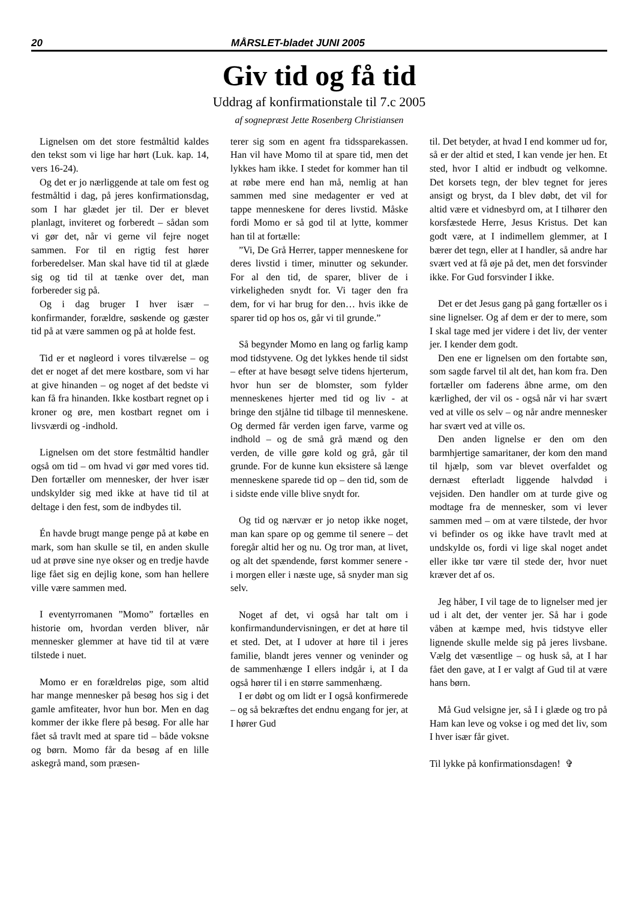20 MÅRSLET-bladet JUNI 2005
Giv tid og få tid
Uddrag af konfirmationstale til 7.c 2005
af sognepræst Jette Rosenberg Christiansen
Lignelsen om det store festmåltid kaldes den tekst som vi lige har hørt (Luk. kap. 14, vers 16-24).
Og det er jo nærliggende at tale om fest og festmåltid i dag, på jeres konfirmationsdag, som I har glædet jer til. Der er blevet planlagt, inviteret og forberedt – sådan som vi gør det, når vi gerne vil fejre noget sammen. For til en rigtig fest hører forberedelser. Man skal have tid til at glæde sig og tid til at tænke over det, man forbereder sig på.
Og i dag bruger I hver især – konfirmander, forældre, søskende og gæster tid på at være sammen og på at holde fest.
Tid er et nøgleord i vores tilværelse – og det er noget af det mere kostbare, som vi har at give hinanden – og noget af det bedste vi kan få fra hinanden. Ikke kostbart regnet op i kroner og øre, men kostbart regnet om i livsværdi og -indhold.
Lignelsen om det store festmåltid handler også om tid – om hvad vi gør med vores tid. Den fortæller om mennesker, der hver især undskylder sig med ikke at have tid til at deltage i den fest, som de indbydes til.
Én havde brugt mange penge på at købe en mark, som han skulle se til, en anden skulle ud at prøve sine nye okser og en tredje havde lige fået sig en dejlig kone, som han hellere ville være sammen med.
I eventyrromanen ”Momo” fortælles en historie om, hvordan verden bliver, når mennesker glemmer at have tid til at være tilstede i nuet.
Momo er en forældreløs pige, som altid har mange mennesker på besøg hos sig i det gamle amfiteater, hvor hun bor. Men en dag kommer der ikke flere på besøg. For alle har fået så travlt med at spare tid – både voksne og børn. Momo får da besøg af en lille askegrå mand, som præsen-
terer sig som en agent fra tidssparekassen. Han vil have Momo til at spare tid, men det lykkes ham ikke. I stedet for kommer han til at røbe mere end han må, nemlig at han sammen med sine medagenter er ved at tappe menneskene for deres livstid. Måske fordi Momo er så god til at lytte, kommer han til at fortælle:
”Vi, De Grå Herrer, tapper menneskene for deres livstid i timer, minutter og sekunder. For al den tid, de sparer, bliver de i virkeligheden snydt for. Vi tager den fra dem, for vi har brug for den… hvis ikke de sparer tid op hos os, går vi til grunde.”
Så begynder Momo en lang og farlig kamp mod tidstyvene. Og det lykkes hende til sidst – efter at have besøgt selve tidens hjerterum, hvor hun ser de blomster, som fylder menneskenes hjerter med tid og liv - at bringe den stjålne tid tilbage til menneskene. Og dermed får verden igen farve, varme og indhold – og de små grå mænd og den verden, de ville gøre kold og grå, går til grunde. For de kunne kun eksistere så længe menneskene sparede tid op – den tid, som de i sidste ende ville blive snydt for.
Og tid og nærvær er jo netop ikke noget, man kan spare op og gemme til senere – det foregår altid her og nu. Og tror man, at livet, og alt det spændende, først kommer senere - i morgen eller i næste uge, så snyder man sig selv.
Noget af det, vi også har talt om i konfirmandundervisningen, er det at høre til et sted. Det, at I udover at høre til i jeres familie, blandt jeres venner og veninder og de sammenhænge I ellers indgår i, at I da også hører til i en større sammenhæng.
I er døbt og om lidt er I også konfirmerede – og så bekræftes det endnu engang for jer, at I hører Gud
til. Det betyder, at hvad I end kommer ud for, så er der altid et sted, I kan vende jer hen. Et sted, hvor I altid er indbudt og velkomne. Det korsets tegn, der blev tegnet for jeres ansigt og bryst, da I blev døbt, det vil for altid være et vidnesbyrd om, at I tilhører den korsfæstede Herre, Jesus Kristus. Det kan godt være, at I indimellem glemmer, at I bærer det tegn, eller at I handler, så andre har svært ved at få øje på det, men det forsvinder ikke. For Gud forsvinder I ikke.
Det er det Jesus gang på gang fortæller os i sine lignelser. Og af dem er der to mere, som I skal tage med jer videre i det liv, der venter jer. I kender dem godt.
Den ene er lignelsen om den fortabte søn, som sagde farvel til alt det, han kom fra. Den fortæller om faderens åbne arme, om den kærlighed, der vil os - også når vi har svært ved at ville os selv – og når andre mennesker har svært ved at ville os.
Den anden lignelse er den om den barmhjertige samaritaner, der kom den mand til hjælp, som var blevet overfaldet og dernæst efterladt liggende halvdød i vejsiden. Den handler om at turde give og modtage fra de mennesker, som vi lever sammen med – om at være tilstede, der hvor vi befinder os og ikke have travlt med at undskylde os, fordi vi lige skal noget andet eller ikke tør være til stede der, hvor nuet kræver det af os.
Jeg håber, I vil tage de to lignelser med jer ud i alt det, der venter jer. Så har i gode våben at kæmpe med, hvis tidstyve eller lignende skulle melde sig på jeres livsbane. Vælg det væsentlige – og husk så, at I har fået den gave, at I er valgt af Gud til at være hans børn.
Må Gud velsigne jer, så I i glæde og tro på Ham kan leve og vokse i og med det liv, som I hver især får givet.
Til lykke på konfirmationsdagen! ✞